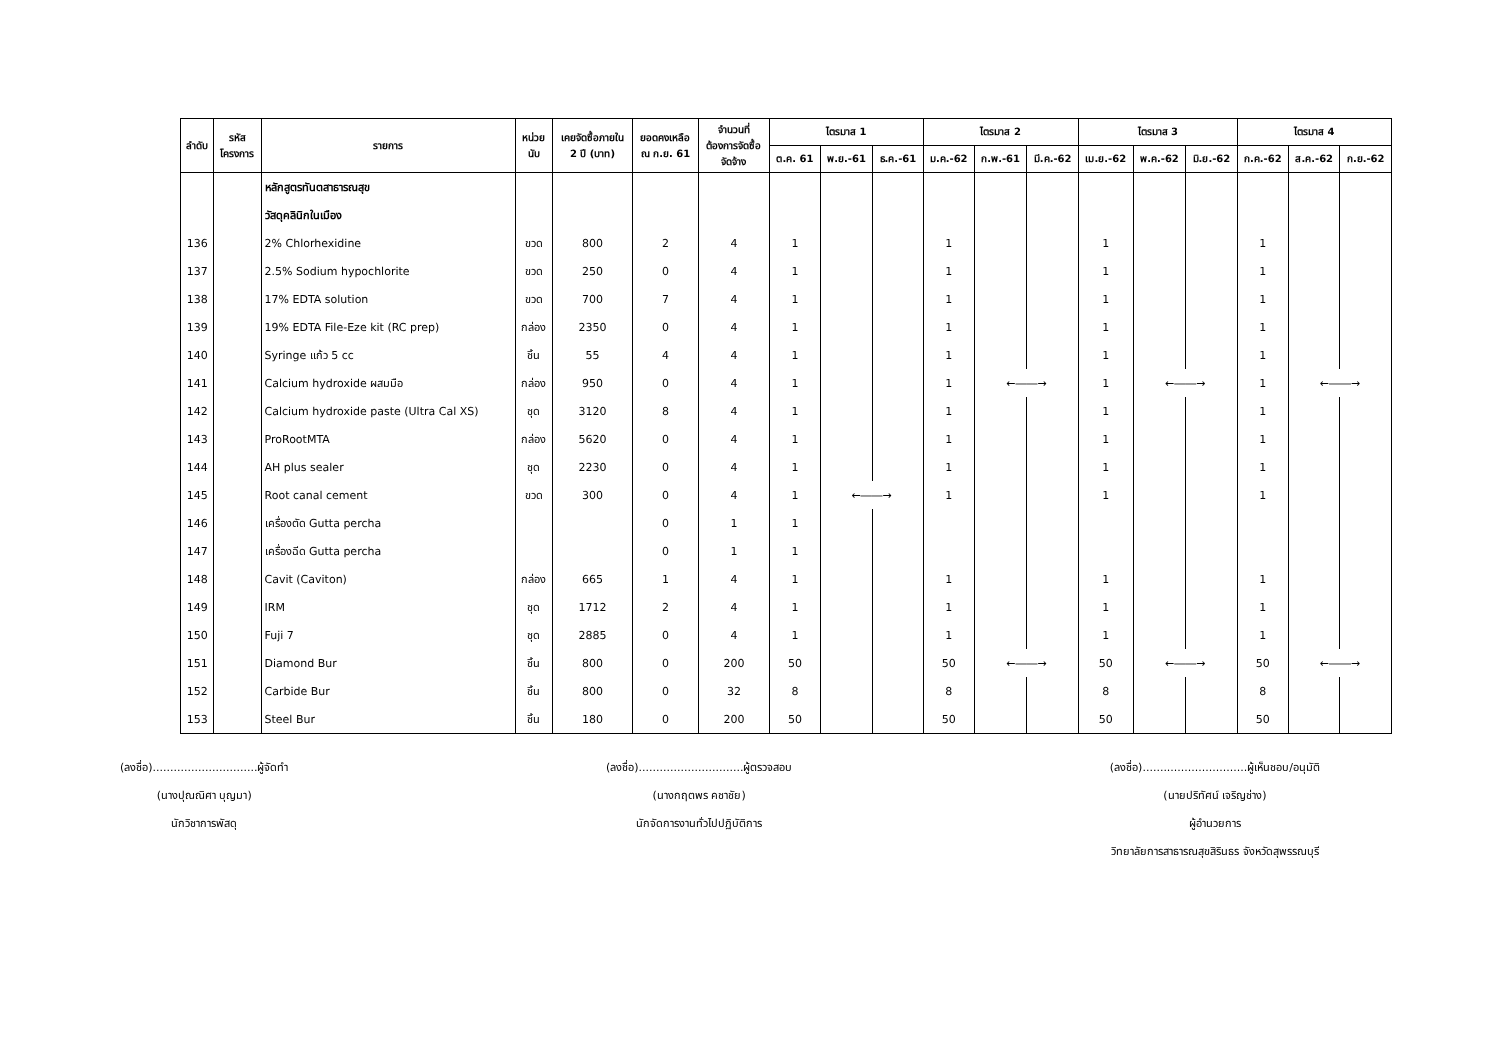| ลำดับ | รหัส โครงการ | รายการ | หน่วย นับ | เคยจัดซื้อภายใน 2 ปี (บาท) | ยอดคงเหลือ ณ ก.ย. 61 | จำนวนที่ ต้องการจัดซื้อ จัดจ้าง | ไตรมาส 1 | | | ไตรมาส 2 | | | ไตรมาส 3 | | | ไตรมาส 4 | | |
| --- | --- | --- | --- | --- | --- | --- | --- | --- | --- | --- | --- | --- | --- | --- | --- | --- | --- | --- |
| | | | | | | | ต.ค. 61 | พ.ย.-61 | ธ.ค.-61 | ม.ค.-62 | ก.พ.-61 | มี.ค.-62 | เม.ย.-62 | พ.ค.-62 | มิ.ย.-62 | ก.ค.-62 | ส.ค.-62 | ก.ย.-62 |
| | | หลักสูตรทันตสาธารณสุข | | | | | | | | | | | | | | | | |
| | | วัสดุคลินิกในเมือง | | | | | | | | | | | | | | | | |
| 136 | | 2% Chlorhexidine | ขวด | 800 | 2 | 4 | 1 | | | 1 | | | 1 | | | 1 | | |
| 137 | | 2.5% Sodium hypochlorite | ขวด | 250 | 0 | 4 | 1 | | | 1 | | | 1 | | | 1 | | |
| 138 | | 17% EDTA solution | ขวด | 700 | 7 | 4 | 1 | | | 1 | | | 1 | | | 1 | | |
| 139 | | 19% EDTA File-Eze kit (RC prep) | กล่อง | 2350 | 0 | 4 | 1 | | | 1 | | | 1 | | | 1 | | |
| 140 | | Syringe แก้ว 5 cc | ชิ้น | 55 | 4 | 4 | 1 | | | 1 | | | 1 | | | 1 | | |
| 141 | | Calcium hydroxide ผสมมือ | กล่อง | 950 | 0 | 4 | 1 | | | 1 | ←――→ | | 1 | ←――→ | | 1 | ←――→ | |
| 142 | | Calcium hydroxide paste (Ultra Cal XS) | ชุด | 3120 | 8 | 4 | 1 | | | 1 | | | 1 | | | 1 | | |
| 143 | | ProRootMTA | กล่อง | 5620 | 0 | 4 | 1 | | | 1 | | | 1 | | | 1 | | |
| 144 | | AH plus sealer | ชุด | 2230 | 0 | 4 | 1 | | | 1 | | | 1 | | | 1 | | |
| 145 | | Root canal cement | ขวด | 300 | 0 | 4 | 1 | ←――→ | | 1 | | | 1 | | | 1 | | |
| 146 | | เครื่องตัด Gutta percha | | | 0 | 1 | 1 | | | | | | | | | | | |
| 147 | | เครื่องฉีด Gutta percha | | | 0 | 1 | 1 | | | | | | | | | | | |
| 148 | | Cavit (Caviton) | กล่อง | 665 | 1 | 4 | 1 | | | 1 | | | 1 | | | 1 | | |
| 149 | | IRM | ชุด | 1712 | 2 | 4 | 1 | | | 1 | | | 1 | | | 1 | | |
| 150 | | Fuji 7 | ชุด | 2885 | 0 | 4 | 1 | | | 1 | | | 1 | | | 1 | | |
| 151 | | Diamond Bur | ชิ้น | 800 | 0 | 200 | 50 | | | 50 | ←――→ | | 50 | ←――→ | | 50 | ←――→ | |
| 152 | | Carbide Bur | ชิ้น | 800 | 0 | 32 | 8 | | | 8 | | | 8 | | | 8 | | |
| 153 | | Steel Bur | ชิ้น | 180 | 0 | 200 | 50 | | | 50 | | | 50 | | | 50 | | |
(ลงชื่อ)..............................ผู้จัดทำ
(นางปุณณิศา บุญมา)
นักวิชาการพัสดุ
(ลงชื่อ)..............................ผู้ตรวจสอบ
(นางกฤตพร คชาชัย)
นักจัดการงานทั่วไปปฏิบัติการ
(ลงชื่อ)..............................ผู้เห็นชอบ/อนุมัติ
(นายปริทัศน์ เจริญช่าง)
ผู้อำนวยการ
วิทยาลัยการสาธารณสุขสิรินธร จังหวัดสุพรรณบุรี